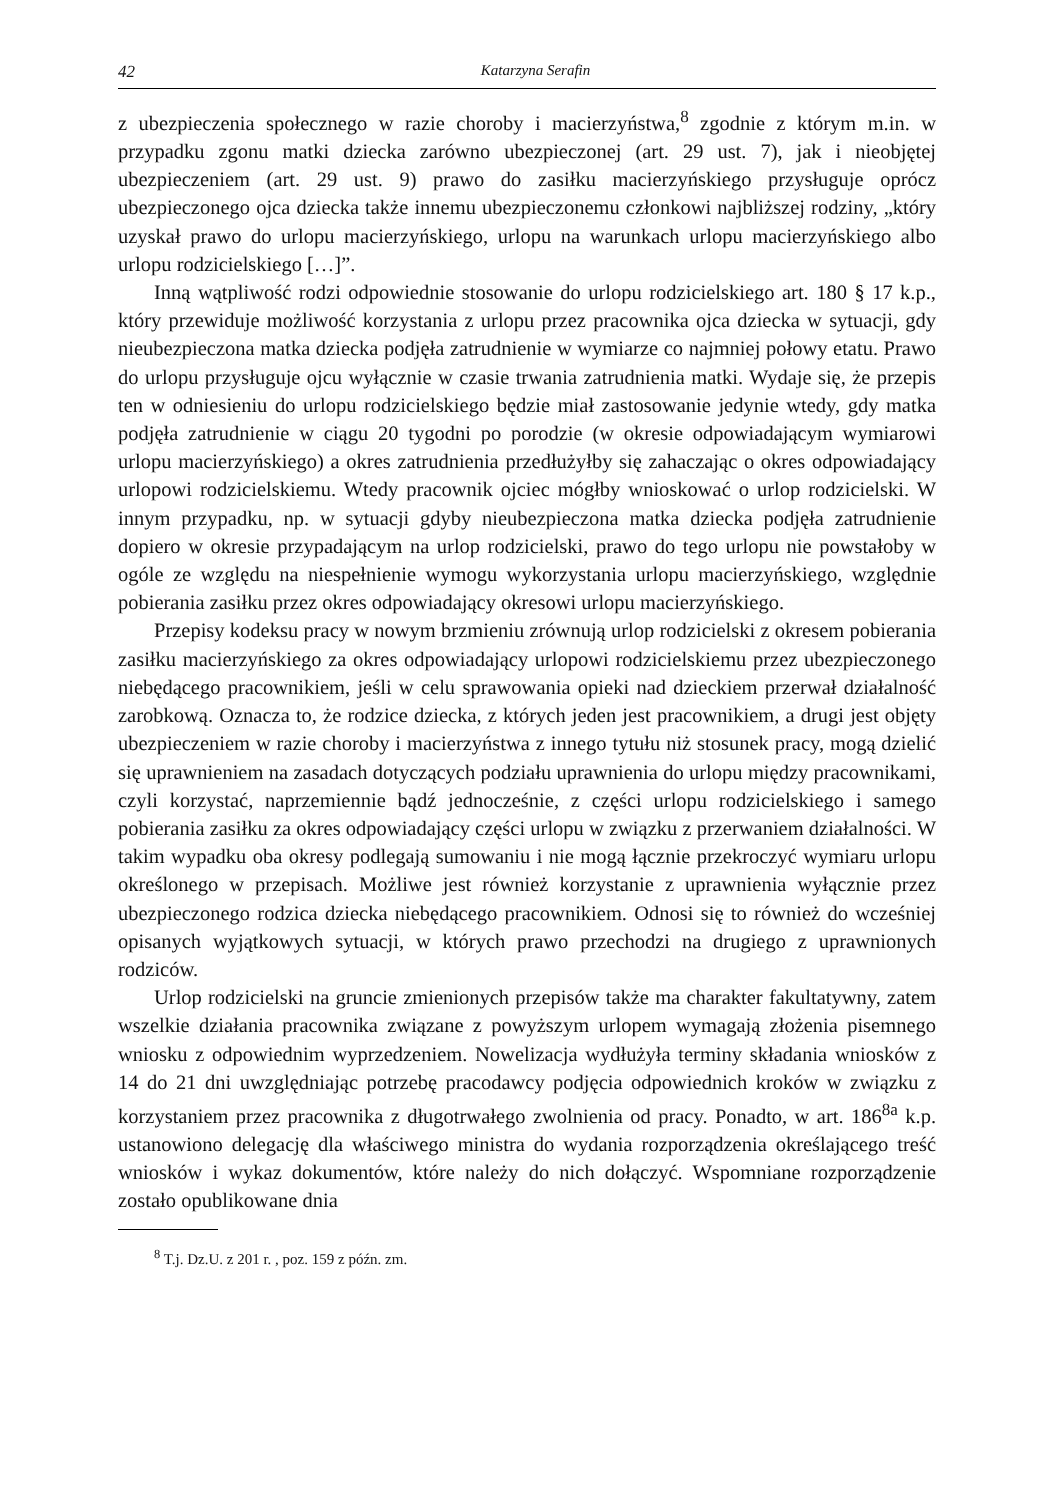42 Katarzyna Serafin
z ubezpieczenia społecznego w razie choroby i macierzyństwa,<sup>8</sup> zgodnie z którym m.in. w przypadku zgonu matki dziecka zarówno ubezpieczonej (art. 29 ust. 7), jak i nieobjętej ubezpieczeniem (art. 29 ust. 9) prawo do zasiłku macierzyńskiego przysługuje oprócz ubezpieczonego ojca dziecka także innemu ubezpieczonemu członkowi najbliższej rodziny, „który uzyskał prawo do urlopu macierzyńskiego, urlopu na warunkach urlopu macierzyńskiego albo urlopu rodzicielskiego […]”.
Inną wątpliwość rodzi odpowiednie stosowanie do urlopu rodzicielskiego art. 180 § 17 k.p., który przewiduje możliwość korzystania z urlopu przez pracownika ojca dziecka w sytuacji, gdy nieubezpieczona matka dziecka podjęła zatrudnienie w wymiarze co najmniej połowy etatu. Prawo do urlopu przysługuje ojcu wyłącznie w czasie trwania zatrudnienia matki. Wydaje się, że przepis ten w odniesieniu do urlopu rodzicielskiego będzie miał zastosowanie jedynie wtedy, gdy matka podjęła zatrudnienie w ciągu 20 tygodni po porodzie (w okresie odpowiadającym wymiarowi urlopu macierzyńskiego) a okres zatrudnienia przedłużyłby się zahaczając o okres odpowiadający urlopowi rodzicielskiemu. Wtedy pracownik ojciec mógłby wnioskować o urlop rodzicielski. W innym przypadku, np. w sytuacji gdyby nieubezpieczona matka dziecka podjęła zatrudnienie dopiero w okresie przypadającym na urlop rodzicielski, prawo do tego urlopu nie powstałoby w ogóle ze względu na niespełnienie wymogu wykorzystania urlopu macierzyńskiego, względnie pobierania zasiłku przez okres odpowiadający okresowi urlopu macierzyńskiego.
Przepisy kodeksu pracy w nowym brzmieniu zrównują urlop rodzicielski z okresem pobierania zasiłku macierzyńskiego za okres odpowiadający urlopowi rodzicielskiemu przez ubezpieczonego niebędącego pracownikiem, jeśli w celu sprawowania opieki nad dzieckiem przerwał działalność zarobkową. Oznacza to, że rodzice dziecka, z których jeden jest pracownikiem, a drugi jest objęty ubezpieczeniem w razie choroby i macierzyństwa z innego tytułu niż stosunek pracy, mogą dzielić się uprawnieniem na zasadach dotyczących podziału uprawnienia do urlopu między pracownikami, czyli korzystać, naprzemiennie bądź jednocześnie, z części urlopu rodzicielskiego i samego pobierania zasiłku za okres odpowiadający części urlopu w związku z przerwaniem działalności. W takim wypadku oba okresy podlegają sumowaniu i nie mogą łącznie przekroczyć wymiaru urlopu określonego w przepisach. Możliwe jest również korzystanie z uprawnienia wyłącznie przez ubezpieczonego rodzica dziecka niebędącego pracownikiem. Odnosi się to również do wcześniej opisanych wyjątkowych sytuacji, w których prawo przechodzi na drugiego z uprawnionych rodziców.
Urlop rodzicielski na gruncie zmienionych przepisów także ma charakter fakultatywny, zatem wszelkie działania pracownika związane z powyższym urlopem wymagają złożenia pisemnego wniosku z odpowiednim wyprzedzeniem. Nowelizacja wydłużyła terminy składania wniosków z 14 do 21 dni uwzględniając potrzebę pracodawcy podjęcia odpowiednich kroków w związku z korzystaniem przez pracownika z długotrwałego zwolnienia od pracy. Ponadto, w art. 186<sup>8a</sup> k.p. ustanowiono delegację dla właściwego ministra do wydania rozporządzenia określającego treść wniosków i wykaz dokumentów, które należy do nich dołączyć. Wspomniane rozporządzenie zostało opublikowane dnia
<sup>8</sup> T.j. Dz.U. z 201 r. , poz. 159 z późn. zm.